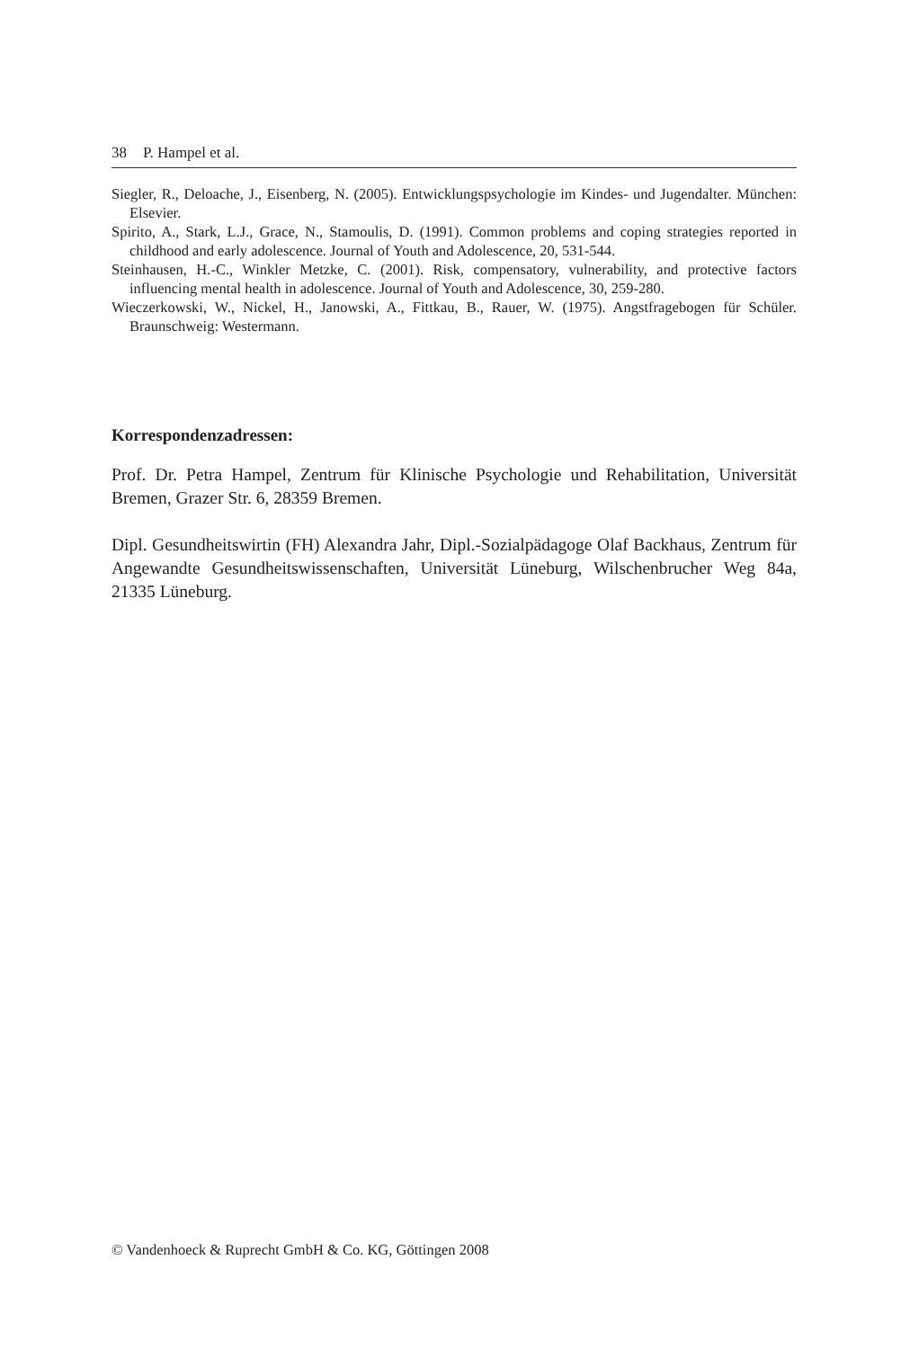38 P. Hampel et al.
Siegler, R., Deloache, J., Eisenberg, N. (2005). Entwicklungspsychologie im Kindes- und Jugendalter. München: Elsevier.
Spirito, A., Stark, L.J., Grace, N., Stamoulis, D. (1991). Common problems and coping strategies reported in childhood and early adolescence. Journal of Youth and Adolescence, 20, 531-544.
Steinhausen, H.-C., Winkler Metzke, C. (2001). Risk, compensatory, vulnerability, and protective factors influencing mental health in adolescence. Journal of Youth and Adolescence, 30, 259-280.
Wieczerkowski, W., Nickel, H., Janowski, A., Fittkau, B., Rauer, W. (1975). Angstfragebogen für Schüler. Braunschweig: Westermann.
Korrespondenzadressen:
Prof. Dr. Petra Hampel, Zentrum für Klinische Psychologie und Rehabilitation, Universität Bremen, Grazer Str. 6, 28359 Bremen.
Dipl. Gesundheitswirtin (FH) Alexandra Jahr, Dipl.-Sozialpädagoge Olaf Backhaus, Zentrum für Angewandte Gesundheitswissenschaften, Universität Lüneburg, Wilschenbrucher Weg 84a, 21335 Lüneburg.
© Vandenhoeck & Ruprecht GmbH & Co. KG, Göttingen 2008